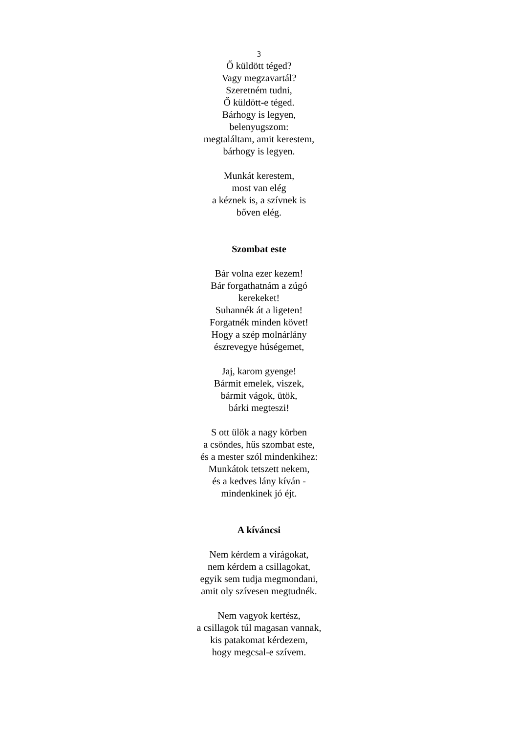3
Ő küldött téged?
Vagy megzavartál?
Szeretném tudni,
Ő küldött-e téged.
Bárhogy is legyen,
belenyugszom:
megtaláltam, amit kerestem,
bárhogy is legyen.
Munkát kerestem,
most van elég
a kéznek is, a szívnek is
bőven elég.
Szombat este
Bár volna ezer kezem!
Bár forgathatnám a zúgó
kerekeket!
Suhannék át a ligeten!
Forgatnék minden követ!
Hogy a szép molnárlány
észrevegye húségemet,
Jaj, karom gyenge!
Bármit emelek, viszek,
bármit vágok, ütök,
bárki megteszi!
S ott ülök a nagy körben
a csöndes, hűs szombat este,
és a mester szól mindenkihez:
Munkátok tetszett nekem,
és a kedves lány kíván -
mindenkinek jó éjt.
A kíváncsi
Nem kérdem a virágokat,
nem kérdem a csillagokat,
egyik sem tudja megmondani,
amit oly szívesen megtudnék.
Nem vagyok kertész,
a csillagok túl magasan vannak,
kis patakomat kérdezem,
hogy megcsal-e szívem.